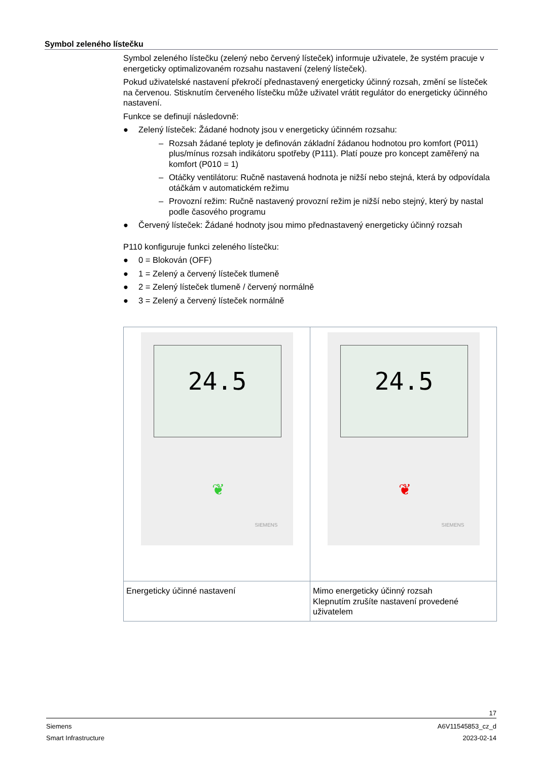Symbol zeleného lístečku
Symbol zeleného lístečku (zelený nebo červený lísteček) informuje uživatele, že systém pracuje v energeticky optimalizovaném rozsahu nastavení (zelený lísteček).
Pokud uživatelské nastavení překročí přednastavený energeticky účinný rozsah, změní se lísteček na červenou. Stisknutím červeného lístečku může uživatel vrátit regulátor do energeticky účinného nastavení.
Funkce se definují následovně:
● Zelený lísteček: Žádané hodnoty jsou v energeticky účinném rozsahu:
– Rozsah žádané teploty je definován základní žádanou hodnotou pro komfort (P011) plus/mínus rozsah indikátoru spotřeby (P111). Platí pouze pro koncept zaměřený na komfort (P010 = 1)
– Otáčky ventilátoru: Ručně nastavená hodnota je nižší nebo stejná, která by odpovídala otáčkám v automatickém režimu
– Provozní režim: Ručně nastavený provozní režim je nižší nebo stejný, který by nastal podle časového programu
● Červený lísteček: Žádané hodnoty jsou mimo přednastavený energeticky účinný rozsah
P110 konfiguruje funkci zeleného lístečku:
● 0 = Blokován (OFF)
● 1 = Zelený a červený lísteček tlumeně
● 2 = Zelený lísteček tlumeně / červený normálně
● 3 = Zelený a červený lísteček normálně
| 24.5 ❦ SIEMENS | 24.5 ❦ SIEMENS |
| Energeticky účinné nastavení | Mimo energeticky účinný rozsah Klepnutím zrušíte nastavení provedené uživatelem |
17
Siemens A6V11545853_cz_d
Smart Infrastructure 2023-02-14